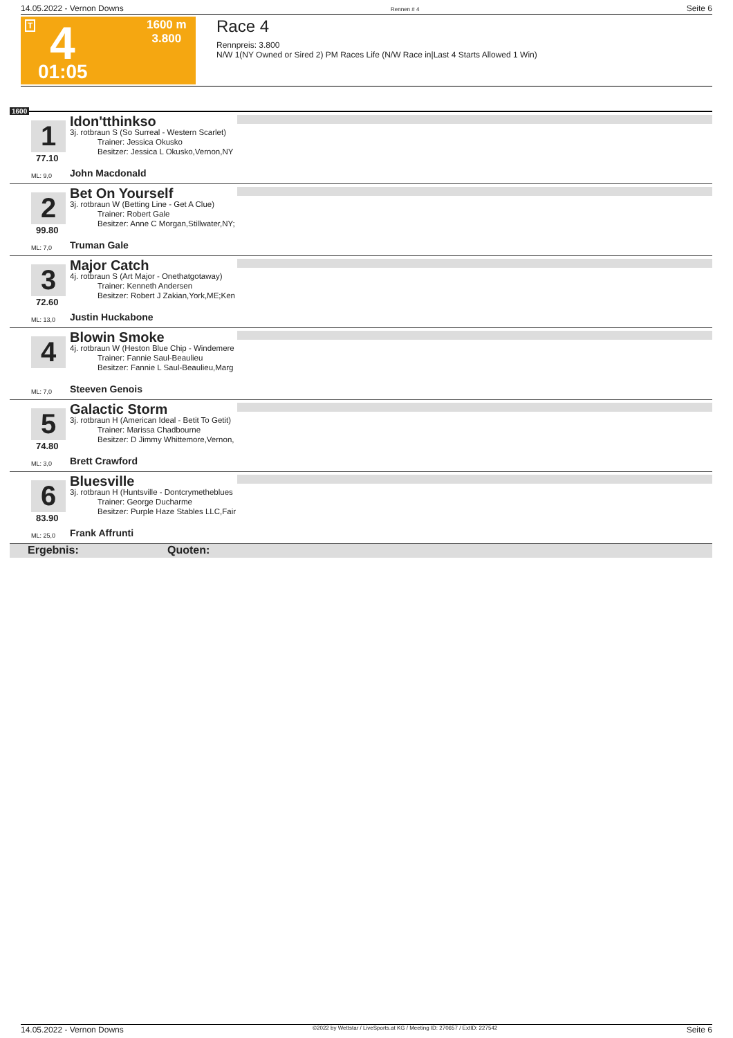14.05.2022 - Vernon Downs Rennen # 4 Seite 6
T 4 1600 m
3.800
01:05
Race 4
Rennpreis: 3.800
N/W 1(NY Owned or Sired 2) PM Races Life (N/W Race in|Last 4 Starts Allowed 1 Win)
1600
1 Idon'tthinkso
3j. rotbraun S (So Surreal - Western Scarlet)
Trainer: Jessica Okusko
Besitzer: Jessica L Okusko,Vernon,NY
77.10
ML: 9,0 John Macdonald
2 Bet On Yourself
3j. rotbraun W (Betting Line - Get A Clue)
Trainer: Robert Gale
Besitzer: Anne C Morgan,Stillwater,NY;
99.80
ML: 7,0 Truman Gale
3 Major Catch
4j. rotbraun S (Art Major - Onethatgotaway)
Trainer: Kenneth Andersen
Besitzer: Robert J Zakian,York,ME;Ken
72.60
ML: 13,0 Justin Huckabone
4 Blowin Smoke
4j. rotbraun W (Heston Blue Chip - Windemere
Trainer: Fannie Saul-Beaulieu
Besitzer: Fannie L Saul-Beaulieu,Marg
ML: 7,0 Steeven Genois
5 Galactic Storm
3j. rotbraun H (American Ideal - Betit To Getit)
Trainer: Marissa Chadbourne
Besitzer: D Jimmy Whittemore,Vernon,
74.80
ML: 3,0 Brett Crawford
6 Bluesville
3j. rotbraun H (Huntsville - Dontcrymetheblues
Trainer: George Ducharme
Besitzer: Purple Haze Stables LLC,Fair
83.90
ML: 25,0 Frank Affrunti
Ergebnis: Quoten:
14.05.2022 - Vernon Downs ©2022 by Wettstar / LiveSports.at KG / Meeting ID: 270657 / ExtID: 227542 Seite 6